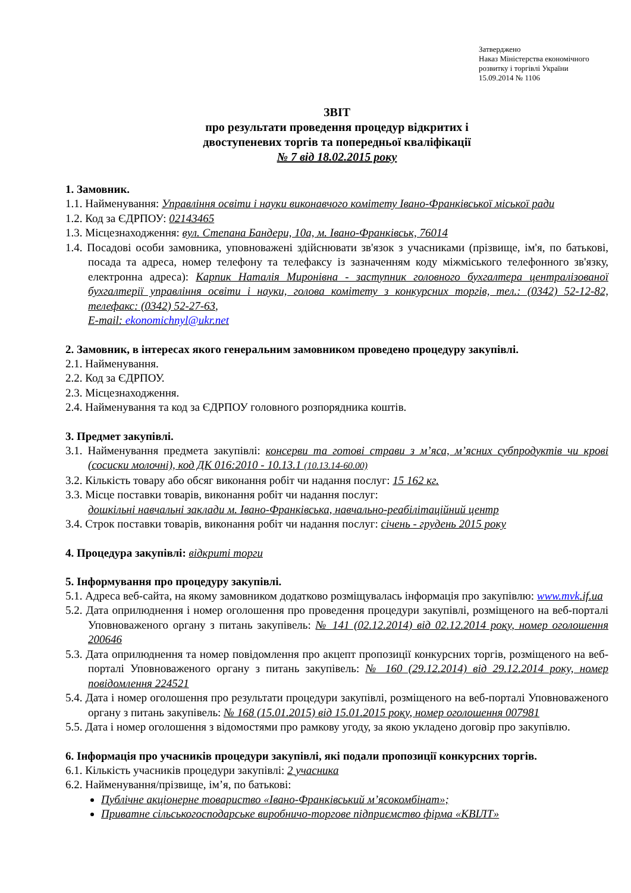Затверджено
Наказ Міністерства економічного
розвитку і торгівлі України
15.09.2014 № 1106
ЗВІТ
про результати проведення процедур відкритих і
двоступеневих торгів та попередньої кваліфікації
№ 7 від 18.02.2015 року
1. Замовник.
1.1. Найменування: Управління освіти і науки виконавчого комітету Івано-Франківської міської ради
1.2. Код за ЄДРПОУ: 02143465
1.3. Місцезнаходження: вул. Степана Бандери, 10а, м. Івано-Франківськ, 76014
1.4. Посадові особи замовника, уповноважені здійснювати зв'язок з учасниками (прізвище, ім'я, по батькові, посада та адреса, номер телефону та телефаксу із зазначенням коду міжміського телефонного зв'язку, електронна адреса): Карпик Наталія Миронівна - заступник головного бухгалтера централізованої бухгалтерії управління освіти і науки, голова комітету з конкурсних торгів, тел.: (0342) 52-12-82, телефакс: (0342) 52-27-63,
E-mail: ekonomichnyl@ukr.net
2. Замовник, в інтересах якого генеральним замовником проведено процедуру закупівлі.
2.1. Найменування.
2.2. Код за ЄДРПОУ.
2.3. Місцезнаходження.
2.4. Найменування та код за ЄДРПОУ головного розпорядника коштів.
3. Предмет закупівлі.
3.1. Найменування предмета закупівлі: консерви та готові страви з м’яса, м’ясних субпродуктів чи крові (сосиски молочні), код ДК 016:2010 - 10.13.1 (10.13.14-60.00)
3.2. Кількість товару або обсяг виконання робіт чи надання послуг: 15 162 кг.
3.3. Місце поставки товарів, виконання робіт чи надання послуг:
дошкільні навчальні заклади м. Івано-Франківська, навчально-реабілітаційний центр
3.4. Строк поставки товарів, виконання робіт чи надання послуг: січень - грудень 2015 року
4. Процедура закупівлі: відкриті торги
5. Інформування про процедуру закупівлі.
5.1. Адреса веб-сайта, на якому замовником додатково розміщувалась інформація про закупівлю: www.mvk.if.ua
5.2. Дата оприлюднення і номер оголошення про проведення процедури закупівлі, розміщеного на веб-порталі Уповноваженого органу з питань закупівель: № 141 (02.12.2014) від 02.12.2014 року, номер оголошення 200646
5.3. Дата оприлюднення та номер повідомлення про акцепт пропозиції конкурсних торгів, розміщеного на веб-порталі Уповноваженого органу з питань закупівель: № 160 (29.12.2014) від 29.12.2014 року, номер повідомлення 224521
5.4. Дата і номер оголошення про результати процедури закупівлі, розміщеного на веб-порталі Уповноваженого органу з питань закупівель: № 168 (15.01.2015) від 15.01.2015 року, номер оголошення 007981
5.5. Дата і номер оголошення з відомостями про рамкову угоду, за якою укладено договір про закупівлю.
6. Інформація про учасників процедури закупівлі, які подали пропозиції конкурсних торгів.
6.1. Кількість учасників процедури закупівлі: 2 учасника
6.2. Найменування/прізвище, ім’я, по батькові:
Публічне акціонерне товариство «Івано-Франківський м’ясокомбінат»;
Приватне сільськогосподарське виробничо-торгове підприємство фірма «КВІЛТ»